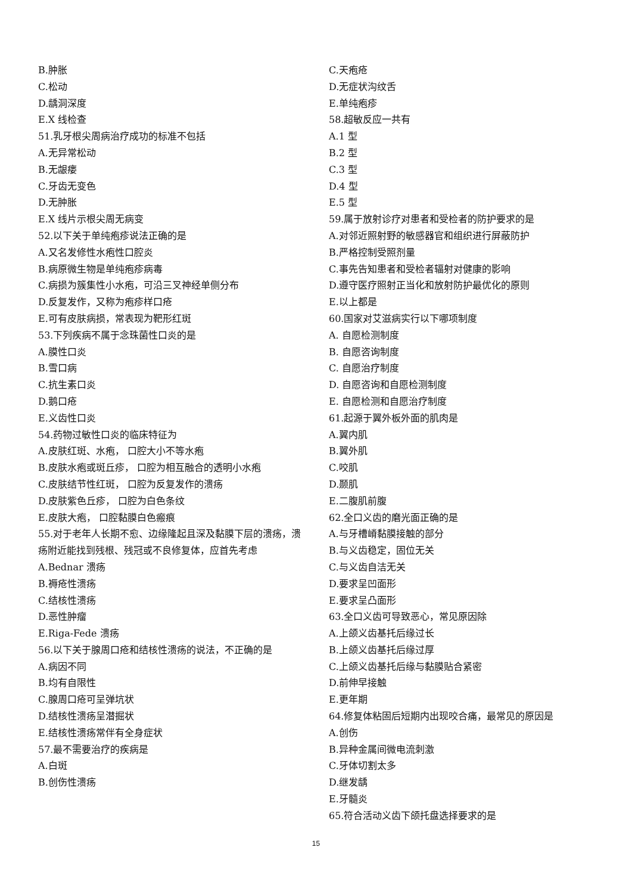B.肿胀
C.松动
D.龋洞深度
E.X 线检查
51.乳牙根尖周病治疗成功的标准不包括
A.无异常松动
B.无龈瘘
C.牙齿无变色
D.无肿胀
E.X 线片示根尖周无病变
52.以下关于单纯疱疹说法正确的是
A.又名发修性水疱性口腔炎
B.病原微生物是单纯疱疹病毒
C.病损为簇集性小水疱，可沿三叉神经单侧分布
D.反复发作，又称为疱疹样口疮
E.可有皮肤病损，常表现为靶形红斑
53.下列疾病不属于念珠菌性口炎的是
A.膜性口炎
B.雪口病
C.抗生素口炎
D.鹅口疮
E.义齿性口炎
54.药物过敏性口炎的临床特征为
A.皮肤红斑、水疱， 口腔大小不等水疱
B.皮肤水疱或斑丘疹， 口腔为相互融合的透明小水疱
C.皮肤结节性红斑， 口腔为反复发作的溃疡
D.皮肤紫色丘疹， 口腔为白色条纹
E.皮肤大疱， 口腔黏膜白色瘢痕
55.对于老年人长期不愈、边缘隆起且深及黏膜下层的溃疡，溃疡附近能找到残根、残冠或不良修复体，应首先考虑
A.Bednar 溃疡
B.褥疮性溃疡
C.结核性溃疡
D.恶性肿瘤
E.Riga-Fede 溃疡
56.以下关于腺周口疮和结核性溃疡的说法，不正确的是
A.病因不同
B.均有自限性
C.腺周口疮可呈弹坑状
D.结核性溃疡呈潜掘状
E.结核性溃疡常伴有全身症状
57.最不需要治疗的疾病是
A.白斑
B.创伤性溃疡
C.天疱疮
D.无症状沟纹舌
E.单纯疱疹
58.超敏反应一共有
A.1 型
B.2 型
C.3 型
D.4 型
E.5 型
59.属于放射诊疗对患者和受检者的防护要求的是
A.对邻近照射野的敏感器官和组织进行屏蔽防护
B.严格控制受照剂量
C.事先告知患者和受检者辐射对健康的影响
D.遵守医疗照射正当化和放射防护最优化的原则
E.以上都是
60.国家对艾滋病实行以下哪项制度
A. 自愿检测制度
B. 自愿咨询制度
C. 自愿治疗制度
D. 自愿咨询和自愿检测制度
E. 自愿检测和自愿治疗制度
61.起源于翼外板外面的肌肉是
A.翼内肌
B.翼外肌
C.咬肌
D.颞肌
E.二腹肌前腹
62.全口义齿的磨光面正确的是
A.与牙槽嵴黏膜接触的部分
B.与义齿稳定，固位无关
C.与义齿自洁无关
D.要求呈凹面形
E.要求呈凸面形
63.全口义齿可导致恶心，常见原因除
A.上颌义齿基托后缘过长
B.上颌义齿基托后缘过厚
C.上颌义齿基托后缘与黏膜贴合紧密
D.前伸早接触
E.更年期
64.修复体粘固后短期内出现咬合痛，最常见的原因是
A.创伤
B.异种金属间微电流刺激
C.牙体切割太多
D.继发龋
E.牙髓炎
65.符合活动义齿下颌托盘选择要求的是
15